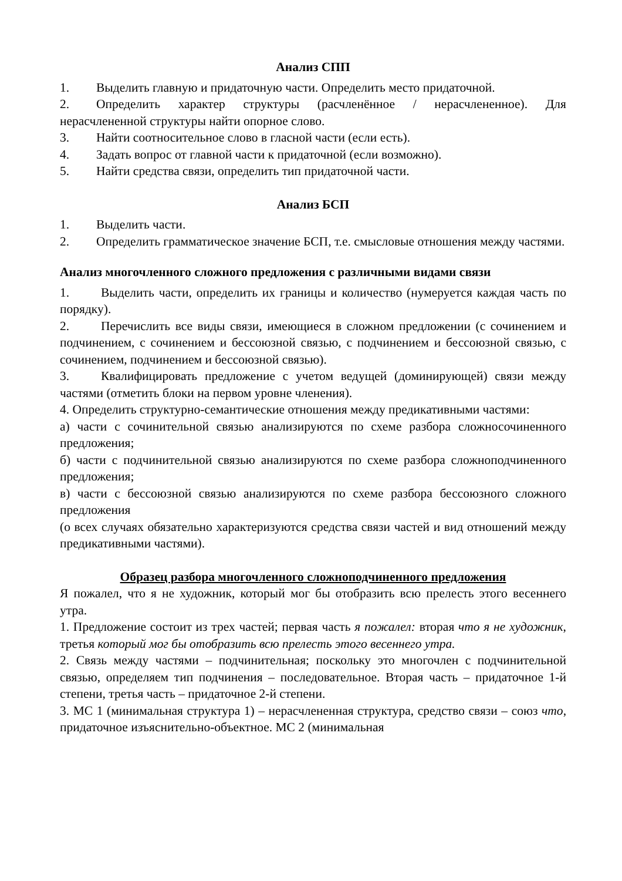Анализ СПП
1. Выделить главную и придаточную части. Определить место придаточной.
2. Определить характер структуры (расчленённое / нерасчлененное). Для нерасчлененной структуры найти опорное слово.
3. Найти соотносительное слово в гласной части (если есть).
4. Задать вопрос от главной части к придаточной (если возможно).
5. Найти средства связи, определить тип придаточной части.
Анализ БСП
1. Выделить части.
2. Определить грамматическое значение БСП, т.е. смысловые отношения между частями.
Анализ многочленного сложного предложения с различными видами связи
1. Выделить части, определить их границы и количество (нумеруется каждая часть по порядку).
2. Перечислить все виды связи, имеющиеся в сложном предложении (с сочинением и подчинением, с сочинением и бессоюзной связью, с подчинением и бессоюзной связью, с сочинением, подчинением и бессоюзной связью).
3. Квалифицировать предложение с учетом ведущей (доминирующей) связи между частями (отметить блоки на первом уровне членения).
4. Определить структурно-семантические отношения между предикативными частями:
а) части с сочинительной связью анализируются по схеме разбора сложносочиненного предложения;
б) части с подчинительной связью анализируются по схеме разбора сложноподчиненного предложения;
в) части с бессоюзной связью анализируются по схеме разбора бессоюзного сложного предложения
(о всех случаях обязательно характеризуются средства связи частей и вид отношений между предикативными частями).
Образец разбора многочленного сложноподчиненного предложения
Я пожалел, что я не художник, который мог бы отобразить всю прелесть этого весеннего утра.
1. Предложение состоит из трех частей; первая часть я пожалел: вторая что я не художник, третья который мог бы отобразить всю прелесть этого весеннего утра.
2. Связь между частями – подчинительная; поскольку это многочлен с подчинительной связью, определяем тип подчинения – последовательное. Вторая часть – придаточное 1-й степени, третья часть – придаточное 2-й степени.
3. МС 1 (минимальная структура 1) – нерасчлененная структура, средство связи – союз что, придаточное изъяснительно-объектное. МС 2 (минимальная